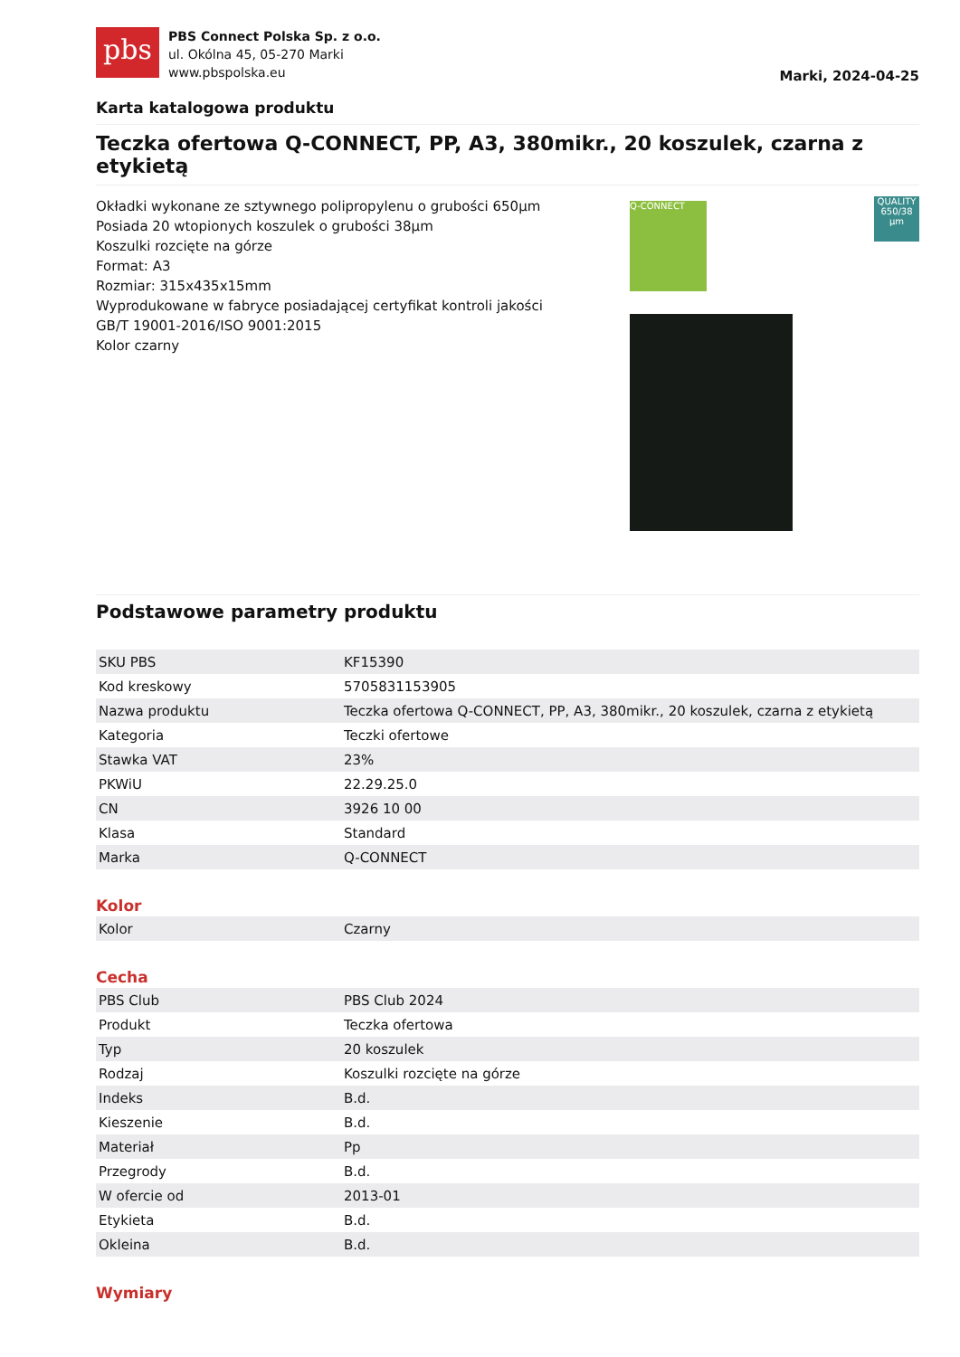pbs
PBS Connect Polska Sp. z o.o.
ul. Okólna 45, 05-270 Marki
www.pbspolska.eu
Marki, 2024-04-25
Karta katalogowa produktu
Teczka ofertowa Q-CONNECT, PP, A3, 380mikr., 20 koszulek, czarna z etykietą
Okładki wykonane ze sztywnego polipropylenu o grubości 650µm
Posiada 20 wtopionych koszulek o grubości 38µm
Koszulki rozcięte na górze
Format: A3
Rozmiar: 315x435x15mm
Wyprodukowane w fabryce posiadającej certyfikat kontroli jakości GB/T 19001-2016/ISO 9001:2015
Kolor czarny
Q-CONNECT
QUALITY
650/38 µm
Podstawowe parametry produktu
| SKU PBS | KF15390 |
| Kod kreskowy | 5705831153905 |
| Nazwa produktu | Teczka ofertowa Q-CONNECT, PP, A3, 380mikr., 20 koszulek, czarna z etykietą |
| Kategoria | Teczki ofertowe |
| Stawka VAT | 23% |
| PKWiU | 22.29.25.0 |
| CN | 3926 10 00 |
| Klasa | Standard |
| Marka | Q-CONNECT |
Kolor
| Kolor | Czarny |
Cecha
| PBS Club | PBS Club 2024 |
| Produkt | Teczka ofertowa |
| Typ | 20 koszulek |
| Rodzaj | Koszulki rozcięte na górze |
| Indeks | B.d. |
| Kieszenie | B.d. |
| Materiał | Pp |
| Przegrody | B.d. |
| W ofercie od | 2013-01 |
| Etykieta | B.d. |
| Okleina | B.d. |
Wymiary